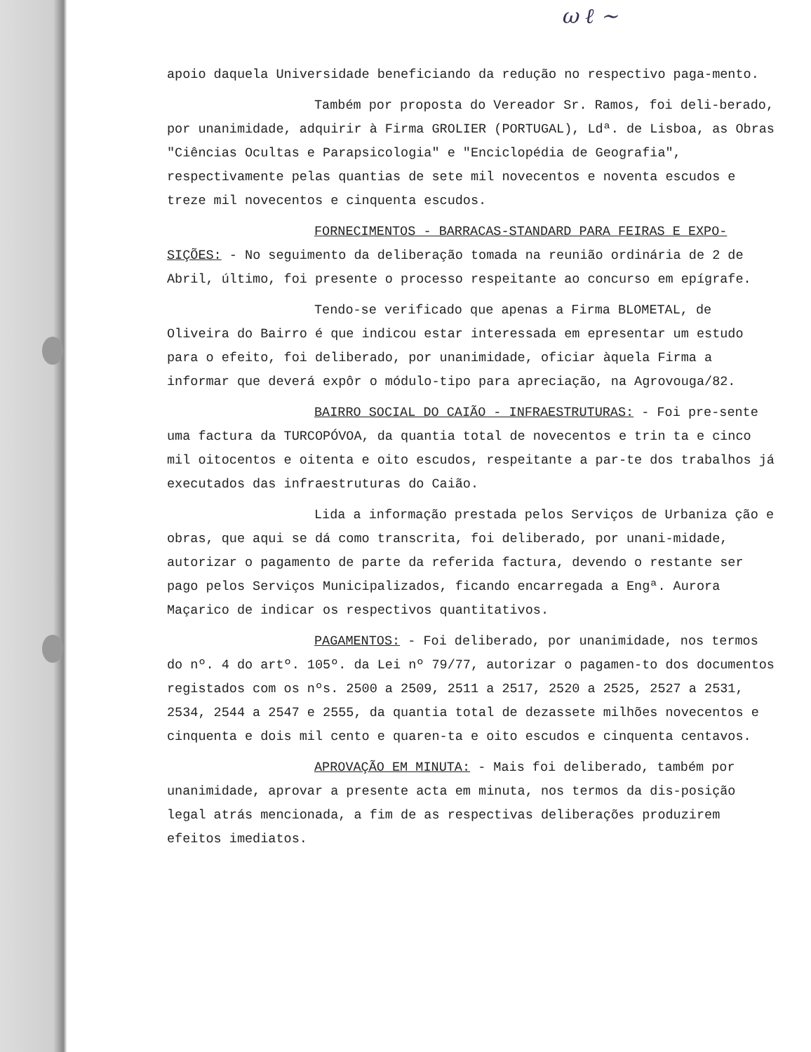ω ℓ ~
apoio daquela Universidade beneficiando da redução no respectivo paga-mento.
Também por proposta do Vereador Sr. Ramos, foi deli-berado, por unanimidade, adquirir à Firma GROLIER (PORTUGAL), Ldª. de Lisboa, as Obras "Ciências Ocultas e Parapsicologia" e "Enciclopédia de Geografia", respectivamente pelas quantias de sete mil novecentos e noventa escudos e treze mil novecentos e cinquenta escudos.
FORNECIMENTOS - BARRACAS-STANDARD PARA FEIRAS E EXPO-SIÇÕES: - No seguimento da deliberação tomada na reunião ordinária de 2 de Abril, último, foi presente o processo respeitante ao concurso em epígrafe.
Tendo-se verificado que apenas a Firma BLOMETAL, de Oliveira do Bairro é que indicou estar interessada em epresentar um estudo para o efeito, foi deliberado, por unanimidade, oficiar àquela Firma a informar que deverá expôr o módulo-tipo para apreciação, na Agrovouga/82.
BAIRRO SOCIAL DO CAIÃO - INFRAESTRUTURAS: - Foi pre-sente uma factura da TURCOPÓVOA, da quantia total de novecentos e trin ta e cinco mil oitocentos e oitenta e oito escudos, respeitante a par-te dos trabalhos já executados das infraestruturas do Caião.
Lida a informação prestada pelos Serviços de Urbaniza ção e obras, que aqui se dá como transcrita, foi deliberado, por unani-midade, autorizar o pagamento de parte da referida factura, devendo o restante ser pago pelos Serviços Municipalizados, ficando encarregada a Engª. Aurora Maçarico de indicar os respectivos quantitativos.
PAGAMENTOS: - Foi deliberado, por unanimidade, nos termos do nº. 4 do artº. 105º. da Lei nº 79/77, autorizar o pagamen-to dos documentos registados com os nºs. 2500 a 2509, 2511 a 2517, 2520 a 2525, 2527 a 2531, 2534, 2544 a 2547 e 2555, da quantia total de dezassete milhões novecentos e cinquenta e dois mil cento e quaren-ta e oito escudos e cinquenta centavos.
APROVAÇÃO EM MINUTA: - Mais foi deliberado, também por unanimidade, aprovar a presente acta em minuta, nos termos da dis-posição legal atrás mencionada, a fim de as respectivas deliberações produzirem efeitos imediatos.